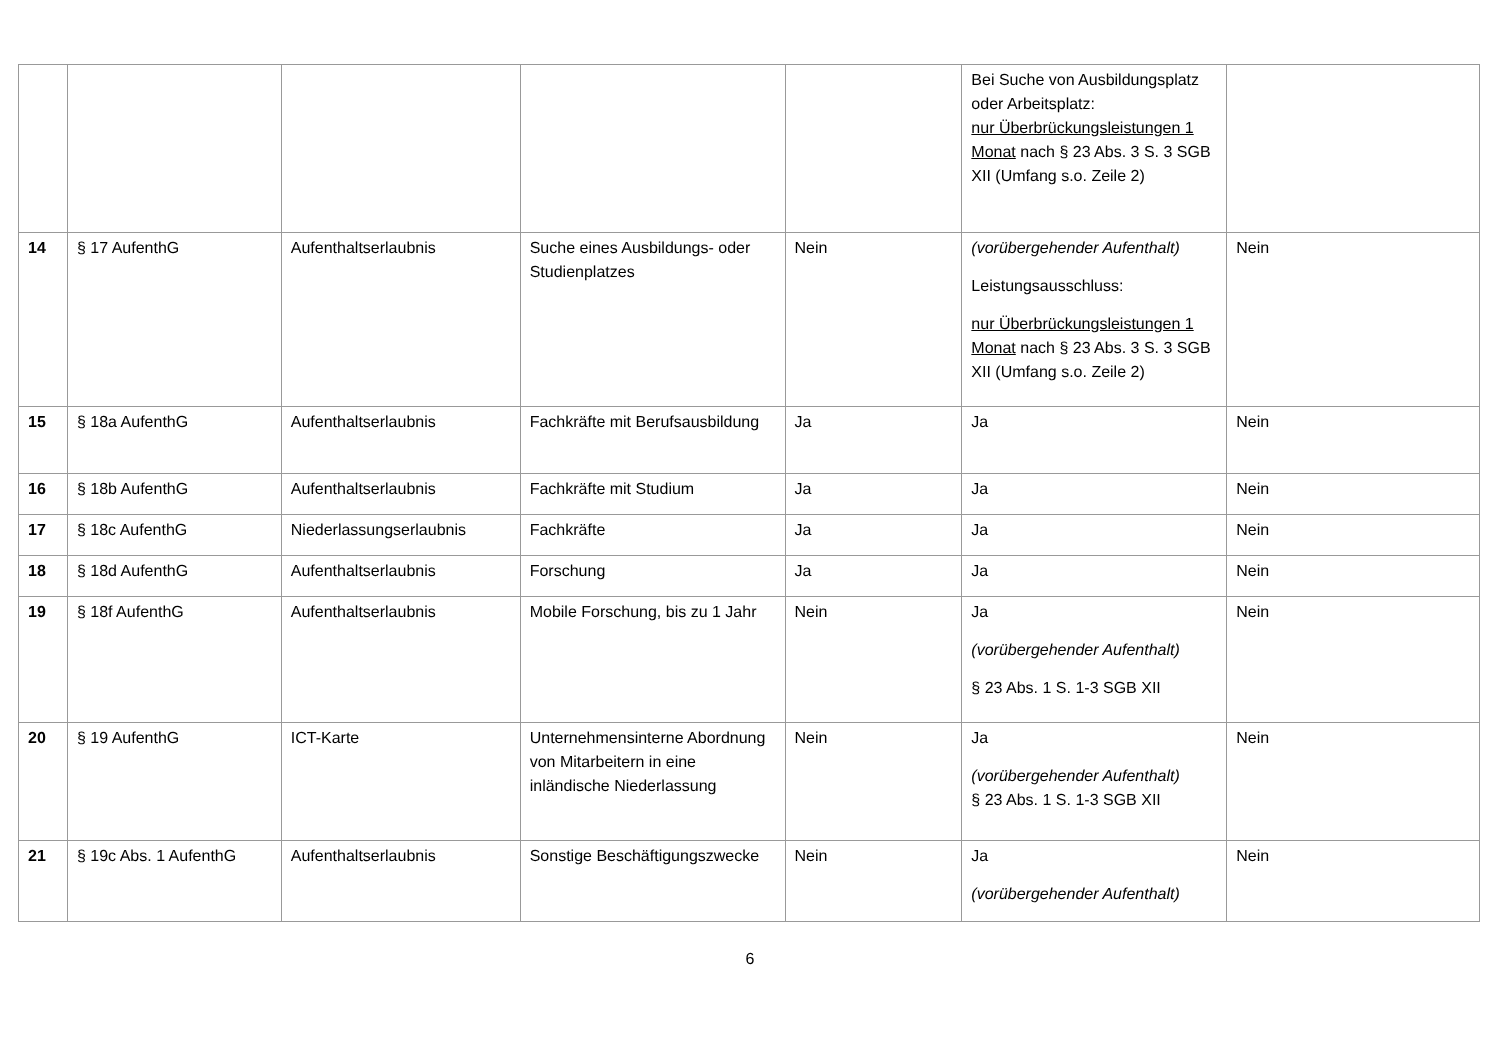| | | | | | Bei Suche von Ausbildungsplatz oder Arbeitsplatz: nur Überbrückungsleistungen 1 Monat nach § 23 Abs. 3 S. 3 SGB XII (Umfang s.o. Zeile 2) | |
| 14 | § 17 AufenthG | Aufenthaltserlaubnis | Suche eines Ausbildungs- oder Studienplatzes | Nein | (vorübergehender Aufenthalt) Leistungsausschluss: nur Überbrückungsleistungen 1 Monat nach § 23 Abs. 3 S. 3 SGB XII (Umfang s.o. Zeile 2) | Nein |
| 15 | § 18a AufenthG | Aufenthaltserlaubnis | Fachkräfte mit Berufsausbildung | Ja | Ja | Nein |
| 16 | § 18b AufenthG | Aufenthaltserlaubnis | Fachkräfte mit Studium | Ja | Ja | Nein |
| 17 | § 18c AufenthG | Niederlassungserlaubnis | Fachkräfte | Ja | Ja | Nein |
| 18 | § 18d AufenthG | Aufenthaltserlaubnis | Forschung | Ja | Ja | Nein |
| 19 | § 18f AufenthG | Aufenthaltserlaubnis | Mobile Forschung, bis zu 1 Jahr | Nein | Ja (vorübergehender Aufenthalt) § 23 Abs. 1 S. 1-3 SGB XII | Nein |
| 20 | § 19 AufenthG | ICT-Karte | Unternehmensinterne Abordnung von Mitarbeitern in eine inländische Niederlassung | Nein | Ja (vorübergehender Aufenthalt) § 23 Abs. 1 S. 1-3 SGB XII | Nein |
| 21 | § 19c Abs. 1 AufenthG | Aufenthaltserlaubnis | Sonstige Beschäftigungszwecke | Nein | Ja (vorübergehender Aufenthalt) | Nein |
6